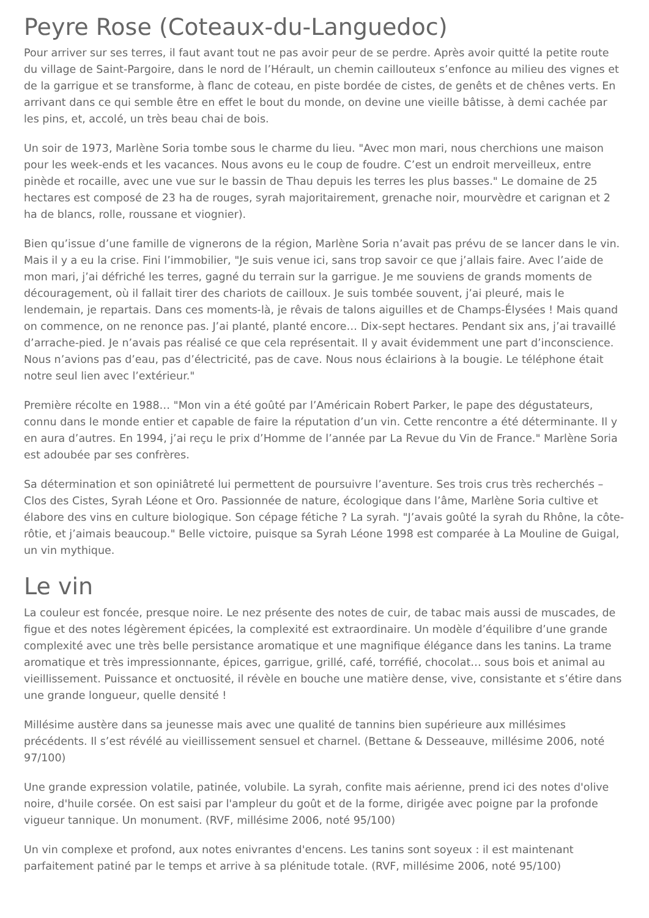Peyre Rose (Coteaux-du-Languedoc)
Pour arriver sur ses terres, il faut avant tout ne pas avoir peur de se perdre. Après avoir quitté la petite route du village de Saint-Pargoire, dans le nord de l’Hérault, un chemin caillouteux s’enfonce au milieu des vignes et de la garrigue et se transforme, à flanc de coteau, en piste bordée de cistes, de genêts et de chênes verts. En arrivant dans ce qui semble être en effet le bout du monde, on devine une vieille bâtisse, à demi cachée par les pins, et, accolé, un très beau chai de bois.
Un soir de 1973, Marlène Soria tombe sous le charme du lieu. "Avec mon mari, nous cherchions une maison pour les week-ends et les vacances. Nous avons eu le coup de foudre. C’est un endroit merveilleux, entre pinède et rocaille, avec une vue sur le bassin de Thau depuis les terres les plus basses." Le domaine de 25 hectares est composé de 23 ha de rouges, syrah majoritairement, grenache noir, mourvèdre et carignan et 2 ha de blancs, rolle, roussane et viognier).
Bien qu’issue d’une famille de vignerons de la région, Marlène Soria n’avait pas prévu de se lancer dans le vin. Mais il y a eu la crise. Fini l’immobilier, "Je suis venue ici, sans trop savoir ce que j’allais faire. Avec l’aide de mon mari, j’ai défriché les terres, gagné du terrain sur la garrigue. Je me souviens de grands moments de découragement, où il fallait tirer des chariots de cailloux. Je suis tombée souvent, j’ai pleuré, mais le lendemain, je repartais. Dans ces moments-là, je rêvais de talons aiguilles et de Champs-Élysées ! Mais quand on commence, on ne renonce pas. J’ai planté, planté encore… Dix-sept hectares. Pendant six ans, j’ai travaillé d’arrache-pied. Je n’avais pas réalisé ce que cela représentait. Il y avait évidemment une part d’inconscience. Nous n’avions pas d’eau, pas d’électricité, pas de cave. Nous nous éclairions à la bougie. Le téléphone était notre seul lien avec l’extérieur."
Première récolte en 1988… "Mon vin a été goûté par l’Américain Robert Parker, le pape des dégustateurs, connu dans le monde entier et capable de faire la réputation d’un vin. Cette rencontre a été déterminante. Il y en aura d’autres. En 1994, j’ai reçu le prix d’Homme de l’année par La Revue du Vin de France." Marlène Soria est adoubée par ses confrères.
Sa détermination et son opiniâtreté lui permettent de poursuivre l’aventure. Ses trois crus très recherchés – Clos des Cistes, Syrah Léone et Oro. Passionnée de nature, écologique dans l’âme, Marlène Soria cultive et élabore des vins en culture biologique. Son cépage fétiche ? La syrah. "J’avais goûté la syrah du Rhône, la côte-rôtie, et j’aimais beaucoup." Belle victoire, puisque sa Syrah Léone 1998 est comparée à La Mouline de Guigal, un vin mythique.
Le vin
La couleur est foncée, presque noire. Le nez présente des notes de cuir, de tabac mais aussi de muscades, de figue et des notes légèrement épicées, la complexité est extraordinaire. Un modèle d’équilibre d’une grande complexité avec une très belle persistance aromatique et une magnifique élégance dans les tanins. La trame aromatique et très impressionnante, épices, garrigue, grillé, café, torréfié, chocolat… sous bois et animal au vieillissement. Puissance et onctuosité, il révèle en bouche une matière dense, vive, consistante et s’étire dans une grande longueur, quelle densité !
Millésime austère dans sa jeunesse mais avec une qualité de tannins bien supérieure aux millésimes précédents. Il s’est révélé au vieillissement sensuel et charnel. (Bettane & Desseauve, millésime 2006, noté 97/100)
Une grande expression volatile, patinée, volubile. La syrah, confite mais aérienne, prend ici des notes d'olive noire, d'huile corsée. On est saisi par l'ampleur du goût et de la forme, dirigée avec poigne par la profonde vigueur tannique. Un monument. (RVF, millésime 2006, noté 95/100)
Un vin complexe et profond, aux notes enivrantes d'encens. Les tanins sont soyeux : il est maintenant parfaitement patiné par le temps et arrive à sa plénitude totale. (RVF, millésime 2006, noté 95/100)